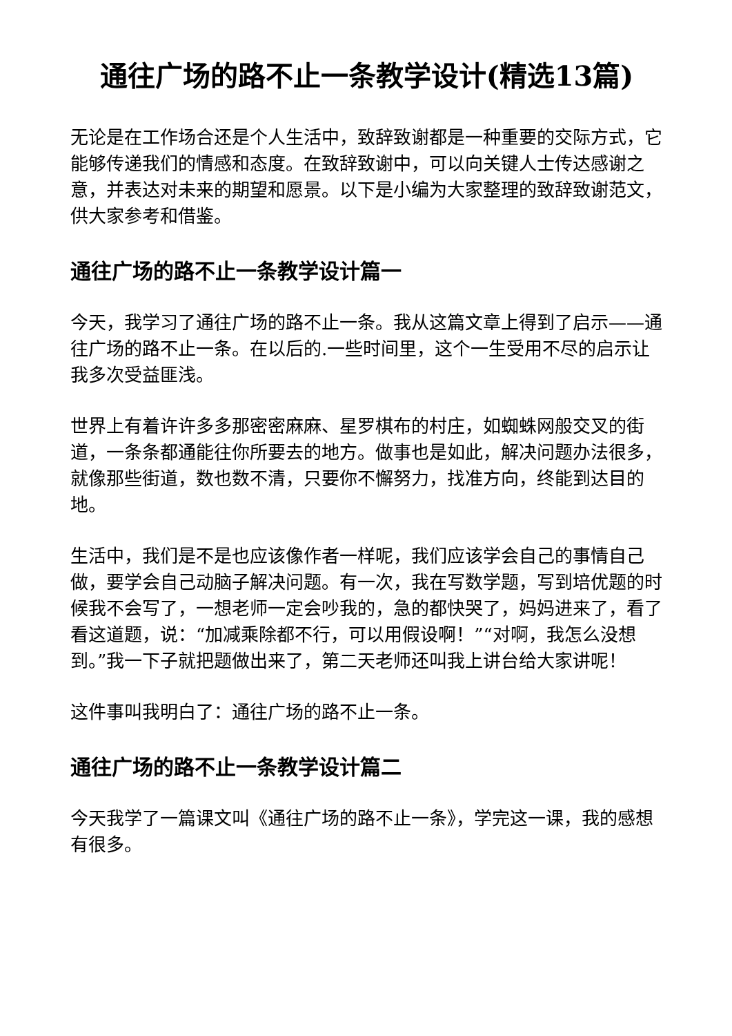通往广场的路不止一条教学设计(精选13篇)
无论是在工作场合还是个人生活中，致辞致谢都是一种重要的交际方式，它能够传递我们的情感和态度。在致辞致谢中，可以向关键人士传达感谢之意，并表达对未来的期望和愿景。以下是小编为大家整理的致辞致谢范文，供大家参考和借鉴。
通往广场的路不止一条教学设计篇一
今天，我学习了通往广场的路不止一条。我从这篇文章上得到了启示——通往广场的路不止一条。在以后的.一些时间里，这个一生受用不尽的启示让我多次受益匪浅。
世界上有着许许多多那密密麻麻、星罗棋布的村庄，如蜘蛛网般交叉的街道，一条条都通能往你所要去的地方。做事也是如此，解决问题办法很多，就像那些街道，数也数不清，只要你不懈努力，找准方向，终能到达目的地。
生活中，我们是不是也应该像作者一样呢，我们应该学会自己的事情自己做，要学会自己动脑子解决问题。有一次，我在写数学题，写到培优题的时候我不会写了，一想老师一定会吵我的，急的都快哭了，妈妈进来了，看了看这道题，说：“加减乘除都不行，可以用假设啊！”“对啊，我怎么没想到。”我一下子就把题做出来了，第二天老师还叫我上讲台给大家讲呢！
这件事叫我明白了：通往广场的路不止一条。
通往广场的路不止一条教学设计篇二
今天我学了一篇课文叫《通往广场的路不止一条》，学完这一课，我的感想有很多。